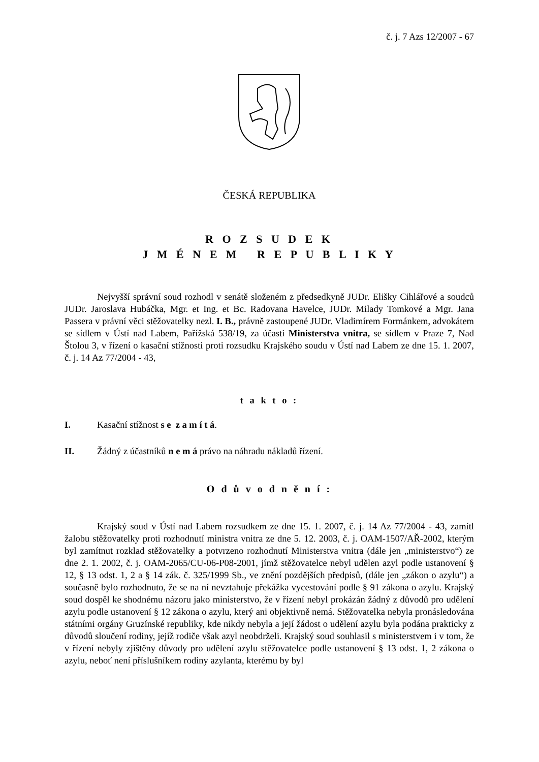č. j. 7 Azs 12/2007 - 67
ČESKÁ REPUBLIKA
R O Z S U D E K
J M É N E M R E P U B L I K Y
Nejvyšší správní soud rozhodl v senátě složeném z předsedkyně JUDr. Elišky Cihlářové a soudců JUDr. Jaroslava Hubáčka, Mgr. et Ing. et Bc. Radovana Havelce, JUDr. Milady Tomkové a Mgr. Jana Passera v právní věci stěžovatelky nezl. I. B., právně zastoupené JUDr. Vladimírem Formánkem, advokátem se sídlem v Ústí nad Labem, Pařížská 538/19, za účasti Ministerstva vnitra, se sídlem v Praze 7, Nad Štolou 3, v řízení o kasační stížnosti proti rozsudku Krajského soudu v Ústí nad Labem ze dne 15. 1. 2007, č. j. 14 Az 77/2004 - 43,
t a k t o :
I. Kasační stížnost s e z a m í t á.
II. Žádný z účastníků n e m á právo na náhradu nákladů řízení.
O d ů v o d n ě n í :
Krajský soud v Ústí nad Labem rozsudkem ze dne 15. 1. 2007, č. j. 14 Az 77/2004 - 43, zamítl žalobu stěžovatelky proti rozhodnutí ministra vnitra ze dne 5. 12. 2003, č. j. OAM-1507/AŘ-2002, kterým byl zamítnut rozklad stěžovatelky a potvrzeno rozhodnutí Ministerstva vnitra (dále jen „ministerstvo“) ze dne 2. 1. 2002, č. j. OAM-2065/CU-06-P08-2001, jímž stěžovatelce nebyl udělen azyl podle ustanovení § 12, § 13 odst. 1, 2 a § 14 zák. č. 325/1999 Sb., ve znění pozdějších předpisů, (dále jen „zákon o azylu“) a současně bylo rozhodnuto, že se na ní nevztahuje překážka vycestování podle § 91 zákona o azylu. Krajský soud dospěl ke shodnému názoru jako ministerstvo, že v řízení nebyl prokázán žádný z důvodů pro udělení azylu podle ustanovení § 12 zákona o azylu, který ani objektivně nemá. Stěžovatelka nebyla pronásledována státními orgány Gruzínské republiky, kde nikdy nebyla a její žádost o udělení azylu byla podána prakticky z důvodů sloučení rodiny, jejíž rodiče však azyl neobdrželi. Krajský soud souhlasil s ministerstvem i v tom, že v řízení nebyly zjištěny důvody pro udělení azylu stěžovatelce podle ustanovení § 13 odst. 1, 2 zákona o azylu, neboť není příslušníkem rodiny azylanta, kterému by byl